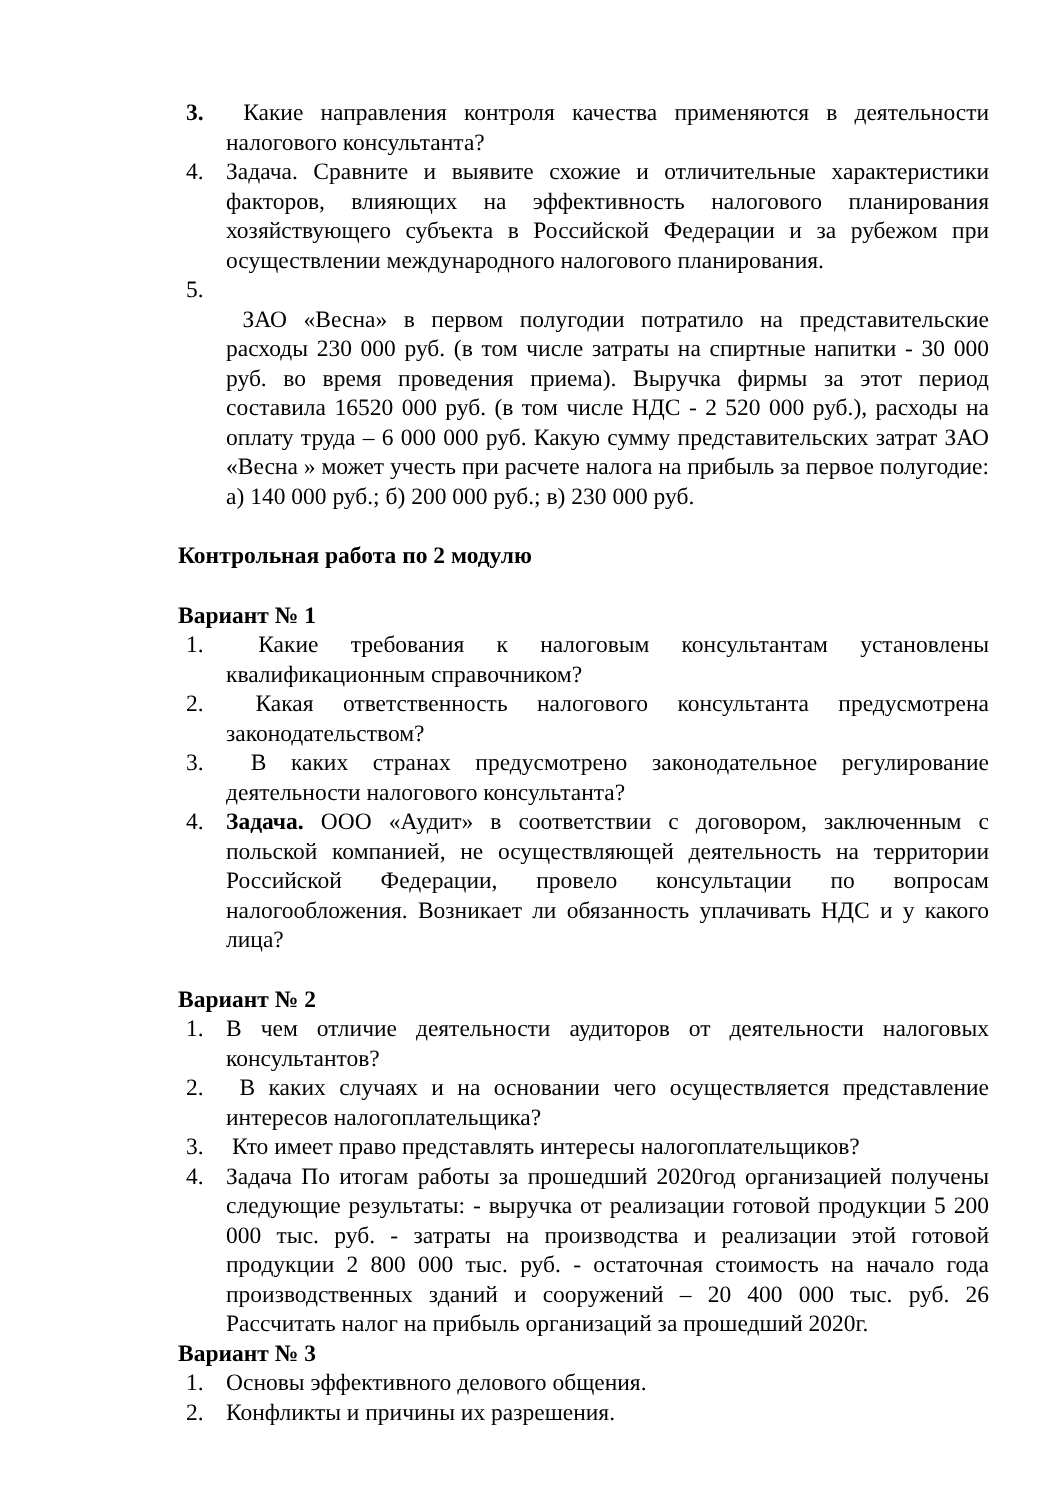3. Какие направления контроля качества применяются в деятельности налогового консультанта?
4. Задача. Сравните и выявите схожие и отличительные характеристики факторов, влияющих на эффективность налогового планирования хозяйствующего субъекта в Российской Федерации и за рубежом при осуществлении международного налогового планирования.
5.
ЗАО «Весна» в первом полугодии потратило на представительские расходы 230 000 руб. (в том числе затраты на спиртные напитки - 30 000 руб. во время проведения приема). Выручка фирмы за этот период составила 16520 000 руб. (в том числе НДС - 2 520 000 руб.), расходы на оплату труда – 6 000 000 руб. Какую сумму представительских затрат ЗАО «Весна » может учесть при расчете налога на прибыль за первое полугодие: а) 140 000 руб.; б) 200 000 руб.; в) 230 000 руб.
Контрольная работа по 2 модулю
Вариант № 1
1. Какие требования к налоговым консультантам установлены квалификационным справочником?
2. Какая ответственность налогового консультанта предусмотрена законодательством?
3. В каких странах предусмотрено законодательное регулирование деятельности налогового консультанта?
4. Задача. ООО «Аудит» в соответствии с договором, заключенным с польской компанией, не осуществляющей деятельность на территории Российской Федерации, провело консультации по вопросам налогообложения. Возникает ли обязанность уплачивать НДС и у какого лица?
Вариант № 2
1. В чем отличие деятельности аудиторов от деятельности налоговых консультантов?
2. В каких случаях и на основании чего осуществляется представление интересов налогоплательщика?
3. Кто имеет право представлять интересы налогоплательщиков?
4. Задача По итогам работы за прошедший 2020год организацией получены следующие результаты: - выручка от реализации готовой продукции 5 200 000 тыс. руб. - затраты на производства и реализации этой готовой продукции 2 800 000 тыс. руб. - остаточная стоимость на начало года производственных зданий и сооружений – 20 400 000 тыс. руб. 26 Рассчитать налог на прибыль организаций за прошедший 2020г.
Вариант № 3
1. Основы эффективного делового общения.
2. Конфликты и причины их разрешения.